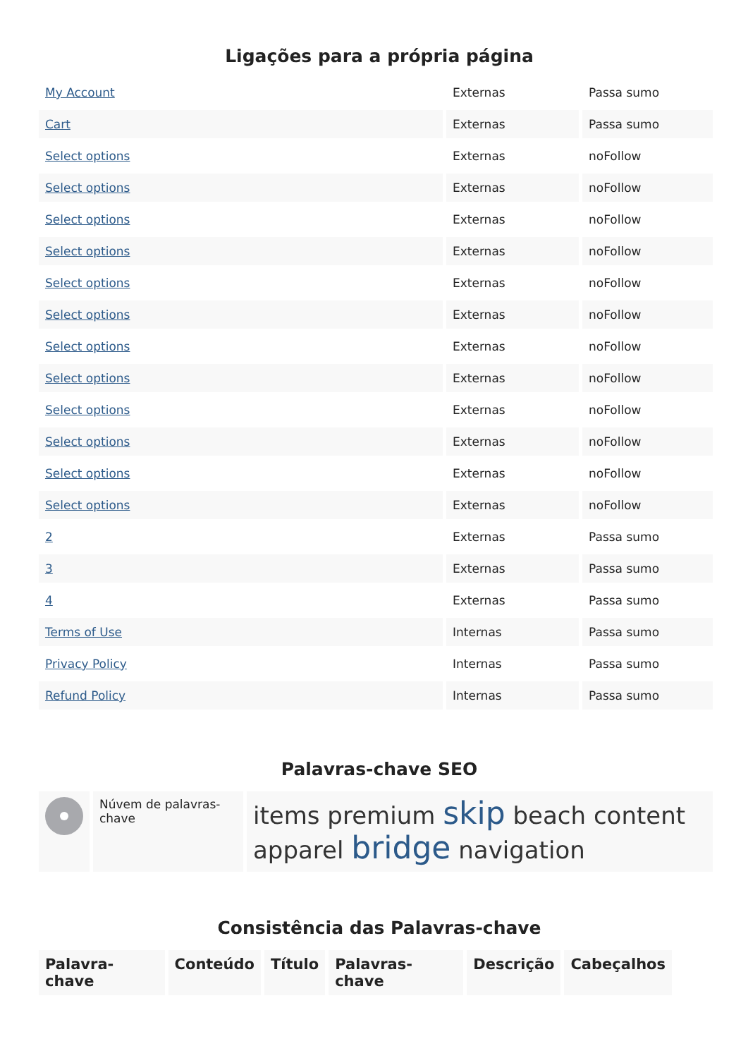Ligações para a própria página
| My Account | Externas | Passa sumo |
| Cart | Externas | Passa sumo |
| Select options | Externas | noFollow |
| Select options | Externas | noFollow |
| Select options | Externas | noFollow |
| Select options | Externas | noFollow |
| Select options | Externas | noFollow |
| Select options | Externas | noFollow |
| Select options | Externas | noFollow |
| Select options | Externas | noFollow |
| Select options | Externas | noFollow |
| Select options | Externas | noFollow |
| Select options | Externas | noFollow |
| Select options | Externas | noFollow |
| 2 | Externas | Passa sumo |
| 3 | Externas | Passa sumo |
| 4 | Externas | Passa sumo |
| Terms of Use | Internas | Passa sumo |
| Privacy Policy | Internas | Passa sumo |
| Refund Policy | Internas | Passa sumo |
Palavras-chave SEO
| | Núvem de palavras-chave | items premium skip beach content apparel bridge navigation |
Consistência das Palavras-chave
| Palavra-chave | Conteúdo | Título | Palavras-chave | Descrição | Cabeçalhos |
| --- | --- | --- | --- | --- | --- |